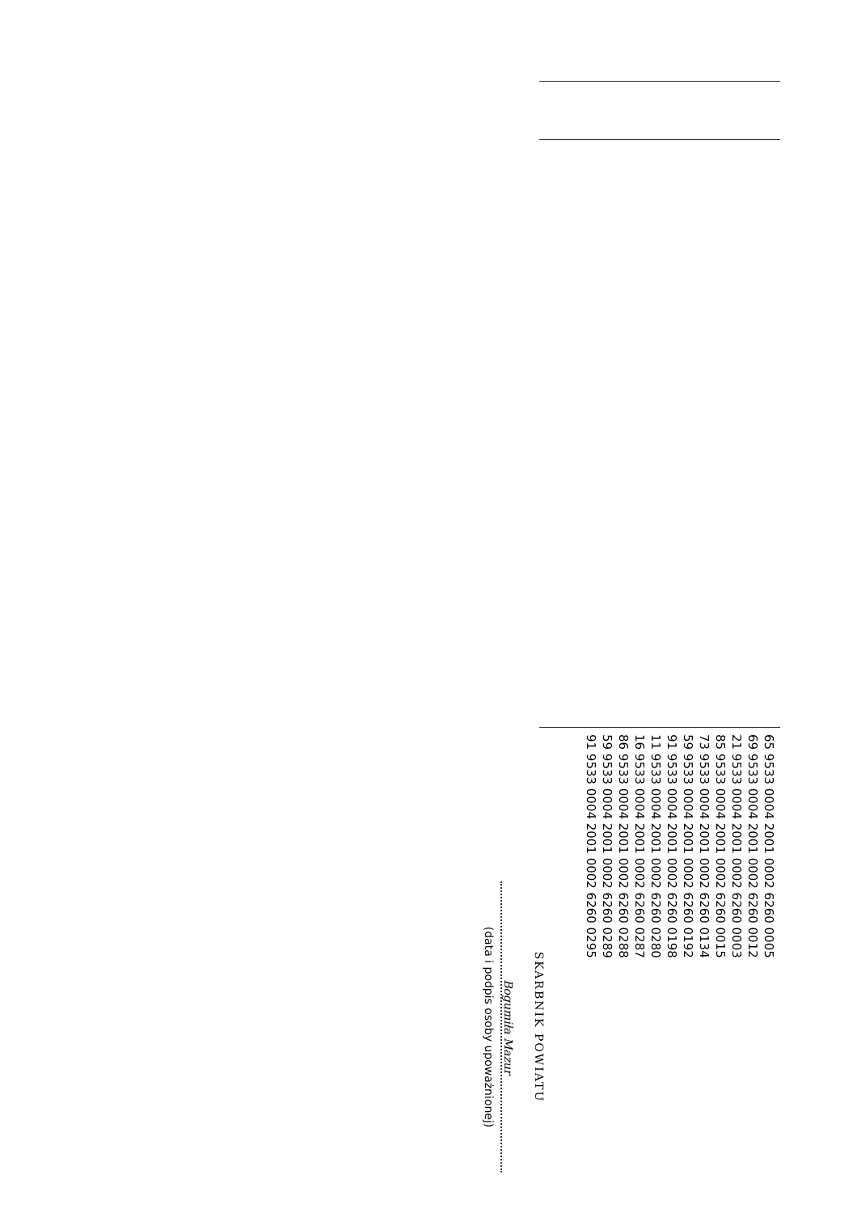| | | 65 9533 0004 2001 0002 6260 0005 69 9533 0004 2001 0002 6260 0012 21 9533 0004 2001 0002 6260 0003 85 9533 0004 2001 0002 6260 0015 73 9533 0004 2001 0002 6260 0134 59 9533 0004 2001 0002 6260 0192 91 9533 0004 2001 0002 6260 0198 11 9533 0004 2001 0002 6260 0280 16 9533 0004 2001 0002 6260 0287 86 9533 0004 2001 0002 6260 0288 59 9533 0004 2001 0002 6260 0289 91 9533 0004 2001 0002 6260 0295 |
SKARBNIK POWIATU
Bogumiła Mazur
(data i podpis osoby upoważnionej)